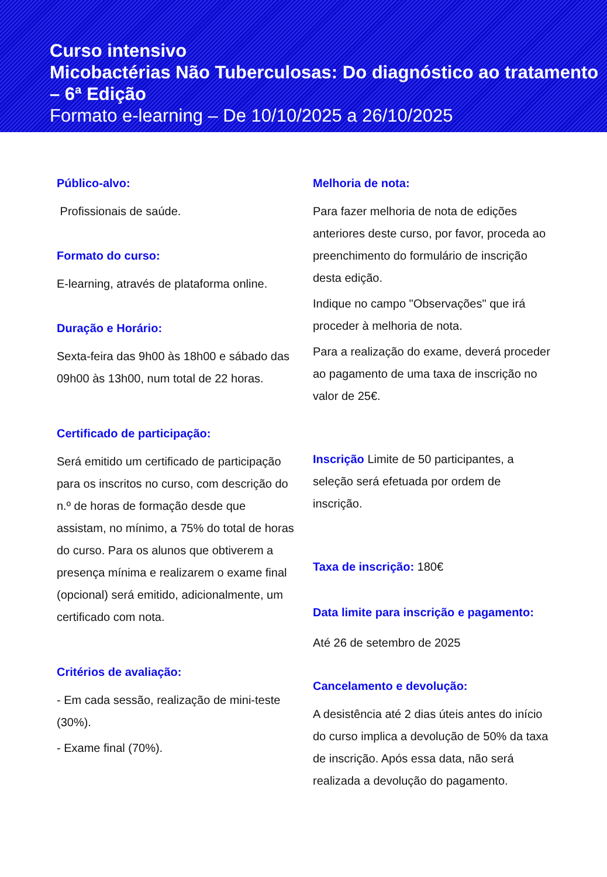Curso intensivo
Micobactérias Não Tuberculosas: Do diagnóstico ao tratamento – 6ª Edição
Formato e-learning – De 10/10/2025 a 26/10/2025
Público-alvo:
Profissionais de saúde.
Formato do curso:
E-learning, através de plataforma online.
Duração e Horário:
Sexta-feira das 9h00 às 18h00 e sábado das 09h00 às 13h00, num total de 22 horas.
Certificado de participação:
Será emitido um certificado de participação para os inscritos no curso, com descrição do n.º de horas de formação desde que assistam, no mínimo, a 75% do total de horas do curso. Para os alunos que obtiverem a presença mínima e realizarem o exame final (opcional) será emitido, adicionalmente, um certificado com nota.
Critérios de avaliação:
- Em cada sessão, realização de mini-teste (30%).
- Exame final (70%).
Melhoria de nota:
Para fazer melhoria de nota de edições anteriores deste curso, por favor, proceda ao preenchimento do formulário de inscrição desta edição.
Indique no campo "Observações" que irá proceder à melhoria de nota.
Para a realização do exame, deverá proceder ao pagamento de uma taxa de inscrição no valor de 25€.
Inscrição Limite de 50 participantes, a seleção será efetuada por ordem de inscrição.
Taxa de inscrição: 180€
Data limite para inscrição e pagamento:
Até 26 de setembro de 2025
Cancelamento e devolução:
A desistência até 2 dias úteis antes do início do curso implica a devolução de 50% da taxa de inscrição. Após essa data, não será realizada a devolução do pagamento.